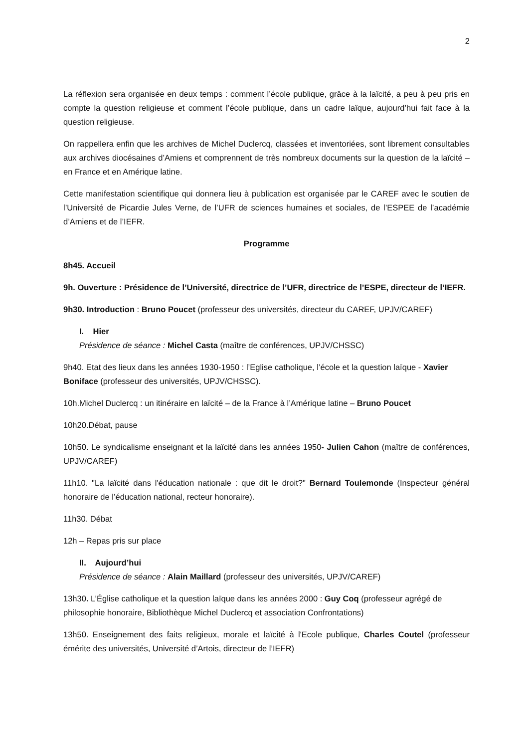2
La réflexion sera organisée en deux temps : comment l’école publique, grâce à la laïcité, a peu à peu pris en compte la question religieuse et comment l’école publique, dans un cadre laïque, aujourd’hui fait face à la question religieuse.
On rappellera enfin que les archives de Michel Duclercq, classées et inventoriées, sont librement consultables aux archives diocésaines d’Amiens et comprennent de très nombreux documents sur la question de la laïcité – en France et en Amérique latine.
Cette manifestation scientifique qui donnera lieu à publication est organisée par le CAREF avec le soutien de l’Université de Picardie Jules Verne, de l’UFR de sciences humaines et sociales, de l’ESPEE de l’académie d’Amiens et de l’IEFR.
Programme
8h45. Accueil
9h. Ouverture : Présidence de l’Université, directrice de l’UFR, directrice de l’ESPE, directeur de l’IEFR.
9h30. Introduction : Bruno Poucet (professeur des universités, directeur du CAREF, UPJV/CAREF)
I. Hier
Présidence de séance : Michel Casta (maître de conférences, UPJV/CHSSC)
9h40. Etat des lieux dans les années 1930-1950 : l’Eglise catholique, l’école et la question laïque - Xavier Boniface (professeur des universités, UPJV/CHSSC).
10h.Michel Duclercq : un itinéraire en laïcité – de la France à l’Amérique latine – Bruno Poucet
10h20.Débat, pause
10h50. Le syndicalisme enseignant et la laïcité dans les années 1950- Julien Cahon (maître de conférences, UPJV/CAREF)
11h10. "La laïcité dans l'éducation nationale : que dit le droit?" Bernard Toulemonde (Inspecteur général honoraire de l’éducation national, recteur honoraire).
11h30. Débat
12h – Repas pris sur place
II. Aujourd’hui
Présidence de séance : Alain Maillard (professeur des universités, UPJV/CAREF)
13h30. L’Église catholique et la question laïque dans les années 2000 : Guy Coq (professeur agrégé de philosophie honoraire, Bibliothèque Michel Duclercq et association Confrontations)
13h50. Enseignement des faits religieux, morale et laïcité à l'Ecole publique, Charles Coutel (professeur émérite des universités, Université d’Artois, directeur de l’IEFR)